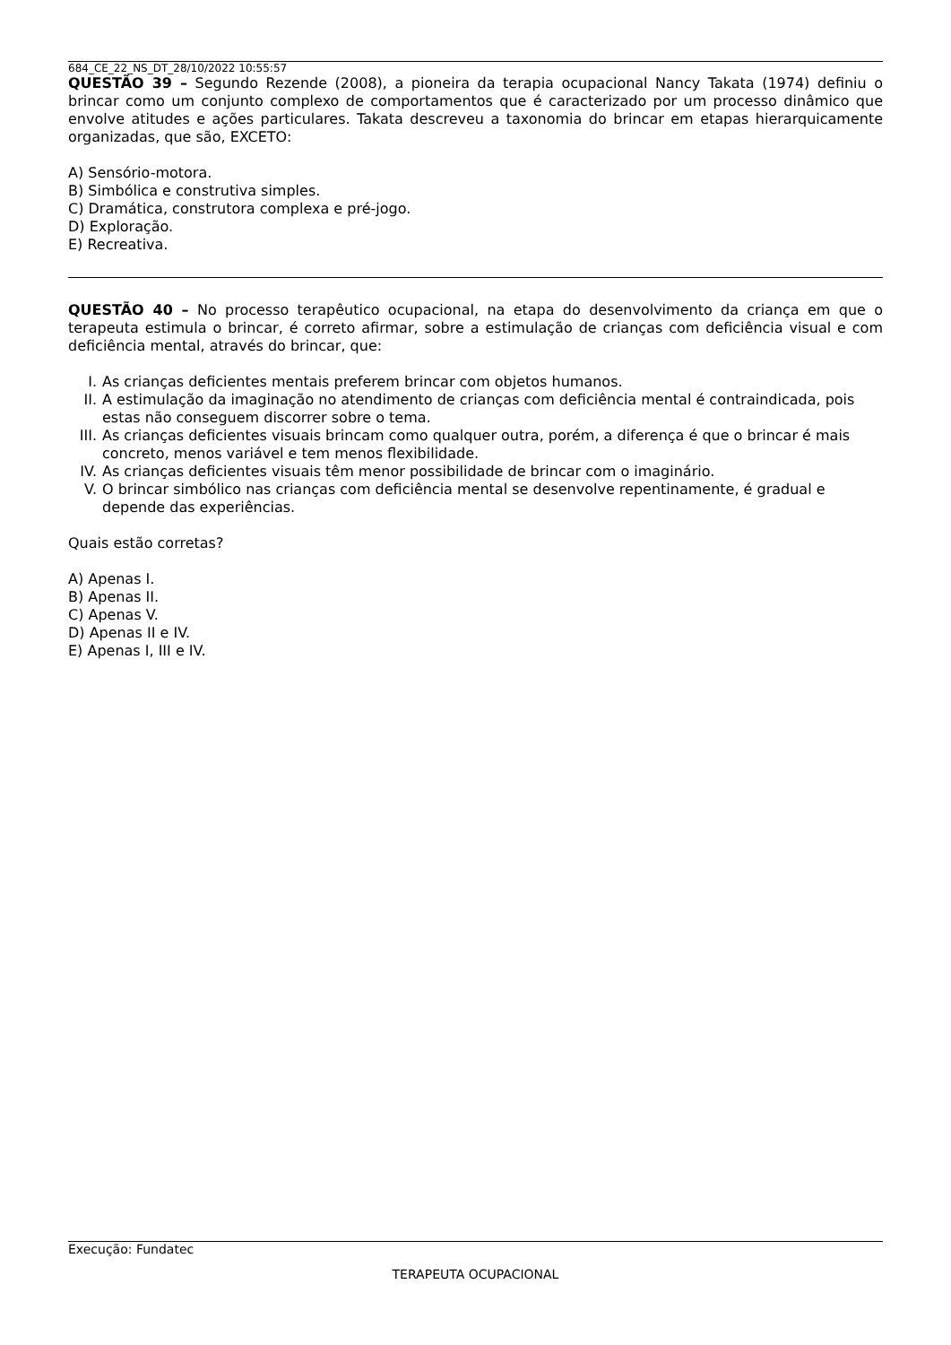684_CE_22_NS_DT_28/10/2022 10:55:57
QUESTÃO 39 – Segundo Rezende (2008), a pioneira da terapia ocupacional Nancy Takata (1974) definiu o brincar como um conjunto complexo de comportamentos que é caracterizado por um processo dinâmico que envolve atitudes e ações particulares. Takata descreveu a taxonomia do brincar em etapas hierarquicamente organizadas, que são, EXCETO:
A) Sensório-motora.
B) Simbólica e construtiva simples.
C) Dramática, construtora complexa e pré-jogo.
D) Exploração.
E) Recreativa.
QUESTÃO 40 – No processo terapêutico ocupacional, na etapa do desenvolvimento da criança em que o terapeuta estimula o brincar, é correto afirmar, sobre a estimulação de crianças com deficiência visual e com deficiência mental, através do brincar, que:
I. As crianças deficientes mentais preferem brincar com objetos humanos.
II. A estimulação da imaginação no atendimento de crianças com deficiência mental é contraindicada, pois estas não conseguem discorrer sobre o tema.
III. As crianças deficientes visuais brincam como qualquer outra, porém, a diferença é que o brincar é mais concreto, menos variável e tem menos flexibilidade.
IV. As crianças deficientes visuais têm menor possibilidade de brincar com o imaginário.
V. O brincar simbólico nas crianças com deficiência mental se desenvolve repentinamente, é gradual e depende das experiências.
Quais estão corretas?
A) Apenas I.
B) Apenas II.
C) Apenas V.
D) Apenas II e IV.
E) Apenas I, III e IV.
Execução: Fundatec
TERAPEUTA OCUPACIONAL